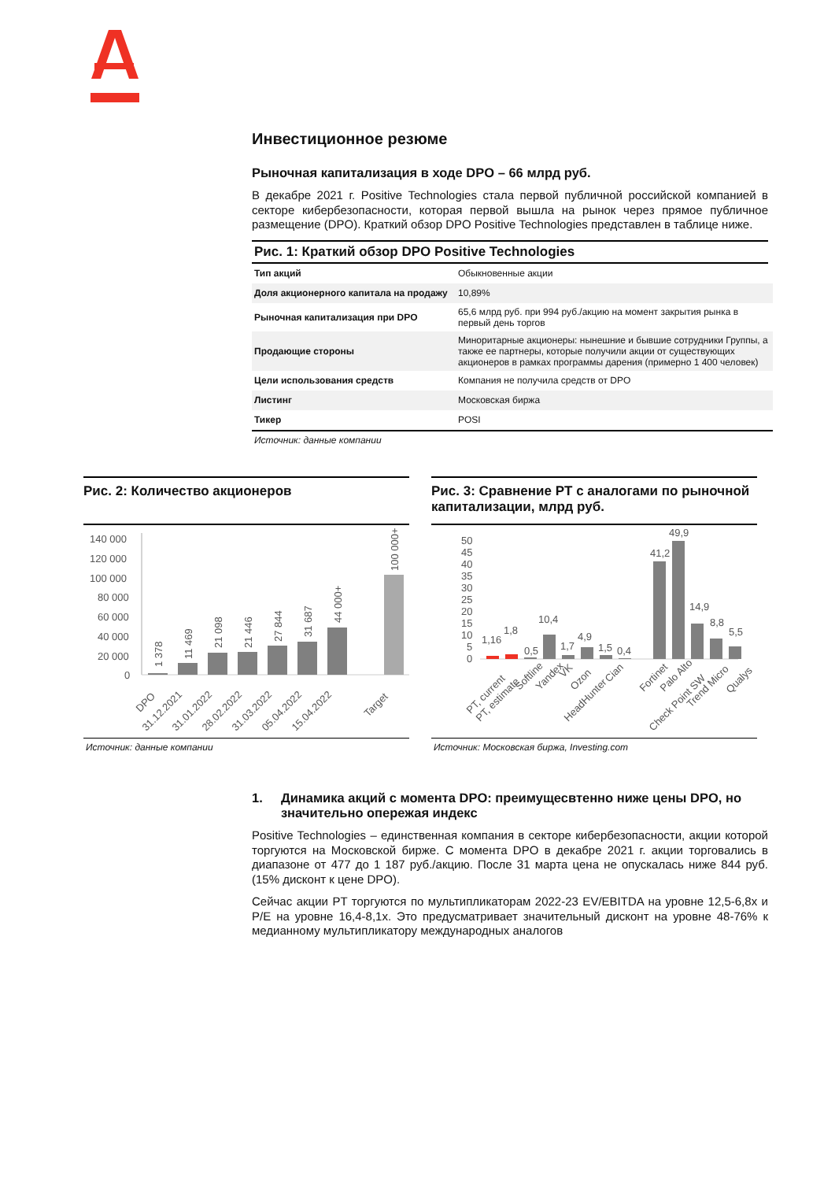Инвестиционное резюме
Рыночная капитализация в ходе DPO – 66 млрд руб.
В декабре 2021 г. Positive Technologies стала первой публичной российской компанией в секторе кибербезопасности, которая первой вышла на рынок через прямое публичное размещение (DPO). Краткий обзор DPO Positive Technologies представлен в таблице ниже.
Рис. 1: Краткий обзор DPO Positive Technologies
| Тип акций | Обыкновенные акции |
| Доля акционерного капитала на продажу | 10,89% |
| Рыночная капитализация при DPO | 65,6 млрд руб. при 994 руб./акцию на момент закрытия рынка в первый день торгов |
| Продающие стороны | Миноритарные акционеры: нынешние и бывшие сотрудники Группы, а также ее партнеры, которые получили акции от существующих акционеров в рамках программы дарения (примерно 1 400 человек) |
| Цели использования средств | Компания не получила средств от DPO |
| Листинг | Московская биржа |
| Тикер | POSI |
Источник: данные компании
Рис. 2: Количество акционеров
140 000
120 000
100 000
80 000
60 000
40 000
20 000
0
1 378
11 469
21 098
21 446
27 844
31 687
44 000+
100 000+
DPO
31.12.2021
31.01.2022
28.02.2022
31.03.2022
05.04.2022
15.04.2022
Target
Источник: данные компании
Рис. 3: Сравнение PT с аналогами по рыночной капитализации, млрд руб.
50
45
40
35
30
25
20
15
10
5
0
1,16
1,8
0,5
10,4
1,7
4,9
1,5
0,4
41,2
49,9
14,9
8,8
5,5
PT, current
PT, estimate
Softline
Yandex
VK
Ozon
HeadHunter
Cian
Fortinet
Palo Alto
Check Point SW
Trend Micro
Qualys
Источник: Московская биржа, Investing.com
1. Динамика акций с момента DPO: преимущесвтенно ниже цены DPO, но значительно опережая индекс
Positive Technologies – единственная компания в секторе кибербезопасности, акции которой торгуются на Московской бирже. С момента DPO в декабре 2021 г. акции торговались в диапазоне от 477 до 1 187 руб./акцию. После 31 марта цена не опускалась ниже 844 руб. (15% дисконт к цене DPO).
Сейчас акции PT торгуются по мультипликаторам 2022-23 EV/EBITDA на уровне 12,5-6,8x и P/E на уровне 16,4-8,1x. Это предусматривает значительный дисконт на уровне 48-76% к медианному мультипликатору международных аналогов